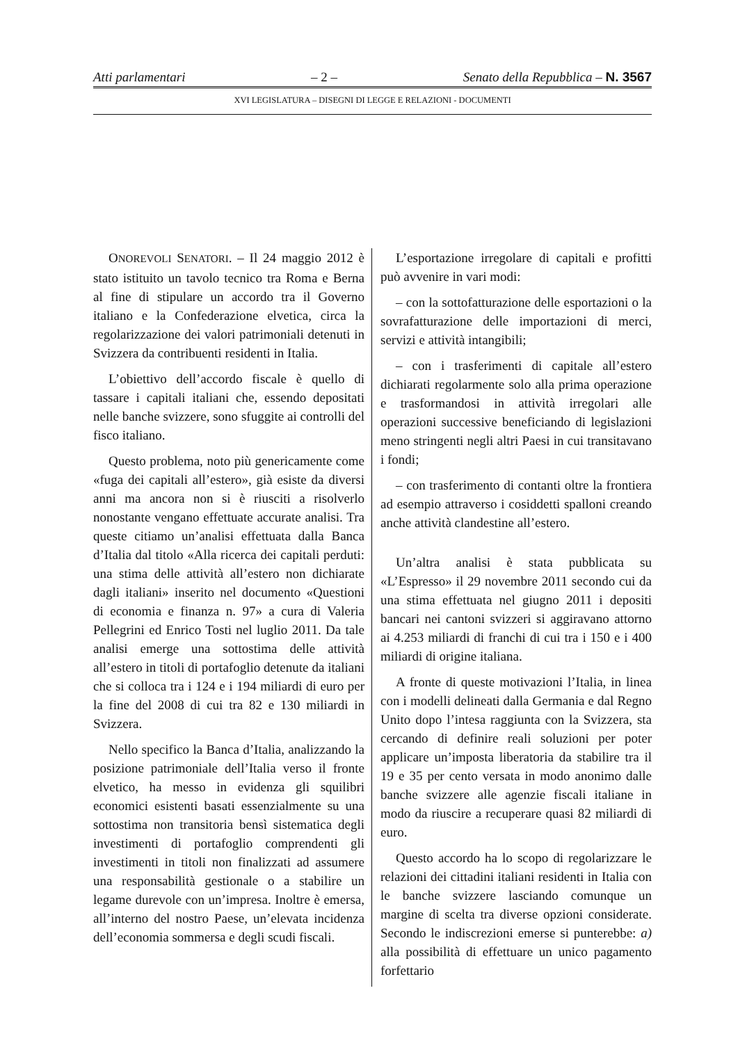Atti parlamentari – 2 – Senato della Repubblica – N. 3567
XVI LEGISLATURA – DISEGNI DI LEGGE E RELAZIONI - DOCUMENTI
ONOREVOLI SENATORI. – Il 24 maggio 2012 è stato istituito un tavolo tecnico tra Roma e Berna al fine di stipulare un accordo tra il Governo italiano e la Confederazione elvetica, circa la regolarizzazione dei valori patrimoniali detenuti in Svizzera da contribuenti residenti in Italia.
L’obiettivo dell’accordo fiscale è quello di tassare i capitali italiani che, essendo depositati nelle banche svizzere, sono sfuggite ai controlli del fisco italiano.
Questo problema, noto più genericamente come «fuga dei capitali all’estero», già esiste da diversi anni ma ancora non si è riusciti a risolverlo nonostante vengano effettuate accurate analisi. Tra queste citiamo un’analisi effettuata dalla Banca d’Italia dal titolo «Alla ricerca dei capitali perduti: una stima delle attività all’estero non dichiarate dagli italiani» inserito nel documento «Questioni di economia e finanza n. 97» a cura di Valeria Pellegrini ed Enrico Tosti nel luglio 2011. Da tale analisi emerge una sottostima delle attività all’estero in titoli di portafoglio detenute da italiani che si colloca tra i 124 e i 194 miliardi di euro per la fine del 2008 di cui tra 82 e 130 miliardi in Svizzera.
Nello specifico la Banca d’Italia, analizzando la posizione patrimoniale dell’Italia verso il fronte elvetico, ha messo in evidenza gli squilibri economici esistenti basati essenzialmente su una sottostima non transitoria bensì sistematica degli investimenti di portafoglio comprendenti gli investimenti in titoli non finalizzati ad assumere una responsabilità gestionale o a stabilire un legame durevole con un’impresa. Inoltre è emersa, all’interno del nostro Paese, un’elevata incidenza dell’economia sommersa e degli scudi fiscali.
L’esportazione irregolare di capitali e profitti può avvenire in vari modi:
– con la sottofatturazione delle esportazioni o la sovrafatturazione delle importazioni di merci, servizi e attività intangibili;
– con i trasferimenti di capitale all’estero dichiarati regolarmente solo alla prima operazione e trasformandosi in attività irregolari alle operazioni successive beneficiando di legislazioni meno stringenti negli altri Paesi in cui transitavano i fondi;
– con trasferimento di contanti oltre la frontiera ad esempio attraverso i cosiddetti spalloni creando anche attività clandestine all’estero.
Un’altra analisi è stata pubblicata su «L’Espresso» il 29 novembre 2011 secondo cui da una stima effettuata nel giugno 2011 i depositi bancari nei cantoni svizzeri si aggiravano attorno ai 4.253 miliardi di franchi di cui tra i 150 e i 400 miliardi di origine italiana.
A fronte di queste motivazioni l’Italia, in linea con i modelli delineati dalla Germania e dal Regno Unito dopo l’intesa raggiunta con la Svizzera, sta cercando di definire reali soluzioni per poter applicare un’imposta liberatoria da stabilire tra il 19 e 35 per cento versata in modo anonimo dalle banche svizzere alle agenzie fiscali italiane in modo da riuscire a recuperare quasi 82 miliardi di euro.
Questo accordo ha lo scopo di regolarizzare le relazioni dei cittadini italiani residenti in Italia con le banche svizzere lasciando comunque un margine di scelta tra diverse opzioni considerate. Secondo le indiscrezioni emerse si punterebbe: a) alla possibilità di effettuare un unico pagamento forfettario